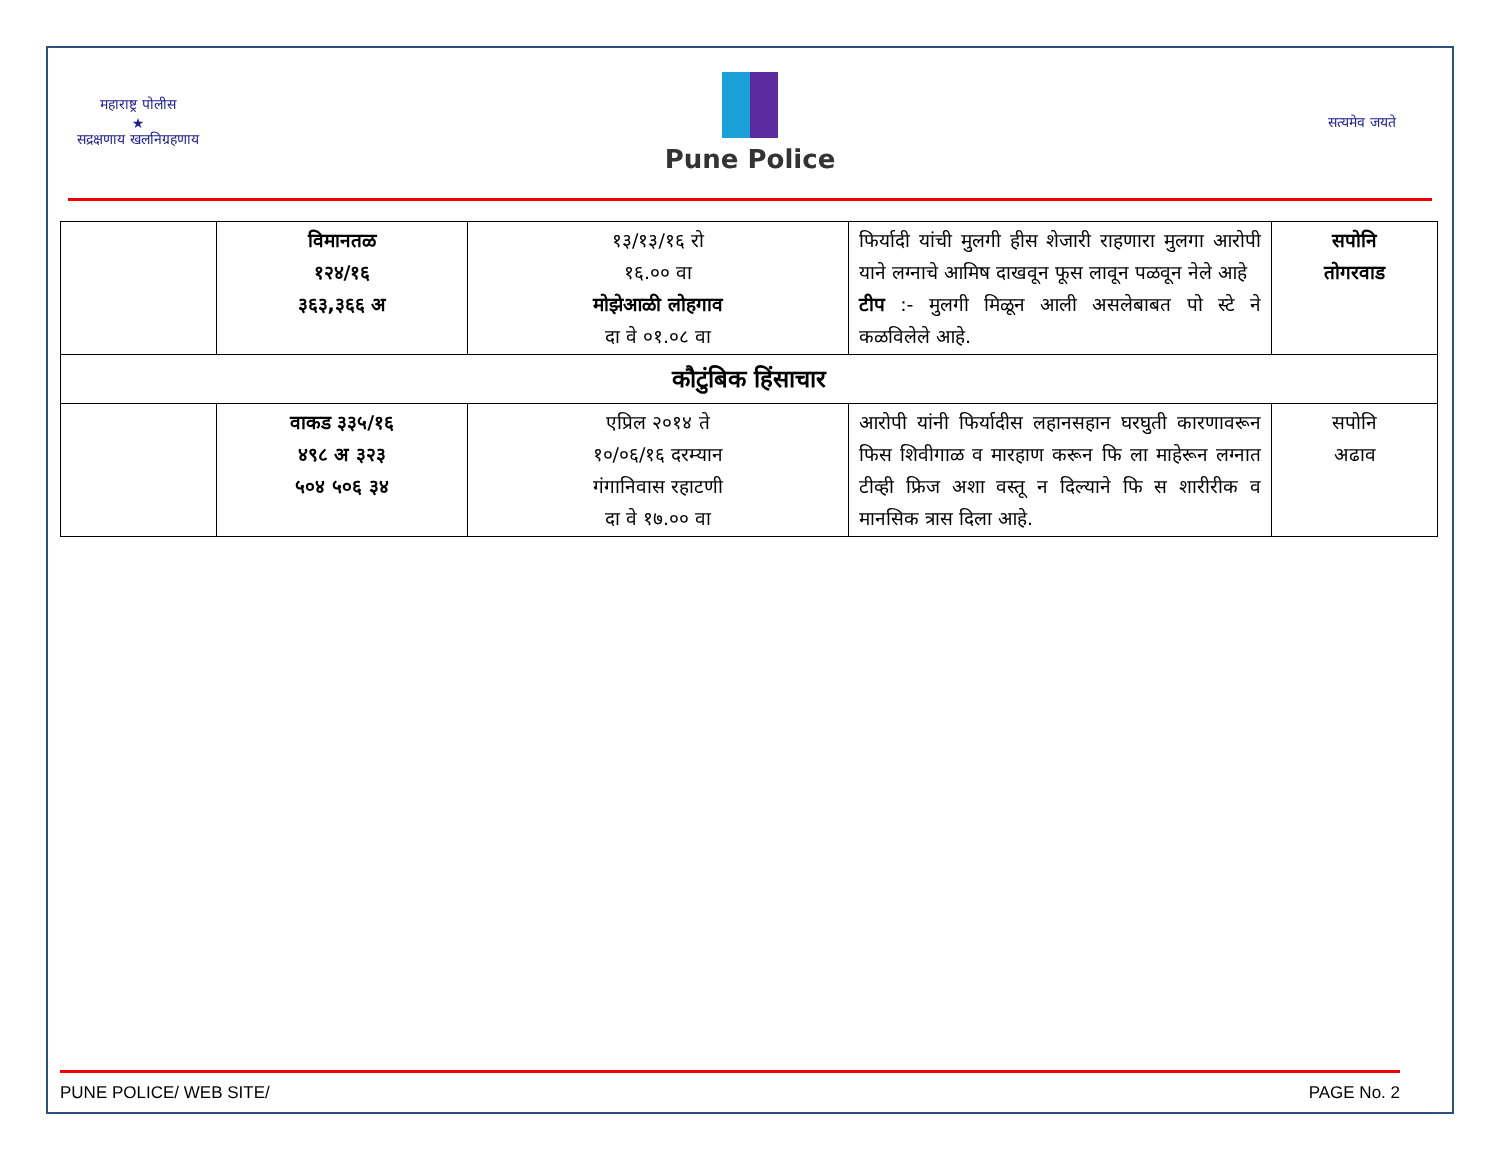महाराष्ट्र पोलीस
★
सद्रक्षणाय खलनिग्रहणाय
Pune Police
सत्यमेव जयते
| | विमानतळ १२४/१६ ३६३,३६६ अ | १३/१३/१६ रो १६.०० वा मोझेआळी लोहगाव दा वे ०१.०८ वा | फिर्यादी यांची मुलगी हीस शेजारी राहणारा मुलगा आरोपी याने लग्नाचे आमिष दाखवून फूस लावून पळवून नेले आहे टीप :- मुलगी मिळून आली असलेबाबत पो स्टे ने कळविलेले आहे. | सपोनि तोगरवाड |
| कौटुंबिक हिंसाचार | | | | |
| | वाकड ३३५/१६ ४९८ अ ३२३ ५०४ ५०६ ३४ | एप्रिल २०१४ ते १०/०६/१६ दरम्यान गंगानिवास रहाटणी दा वे १७.०० वा | आरोपी यांनी फिर्यादीस लहानसहान घरघुती कारणावरून फिस शिवीगाळ व मारहाण करून फि ला माहेरून लग्नात टीव्ही फ्रिज अशा वस्तू न दिल्याने फि स शारीरीक व मानसिक त्रास दिला आहे. | सपोनि अढाव |
PUNE POLICE/ WEB SITE/ PAGE No. 2